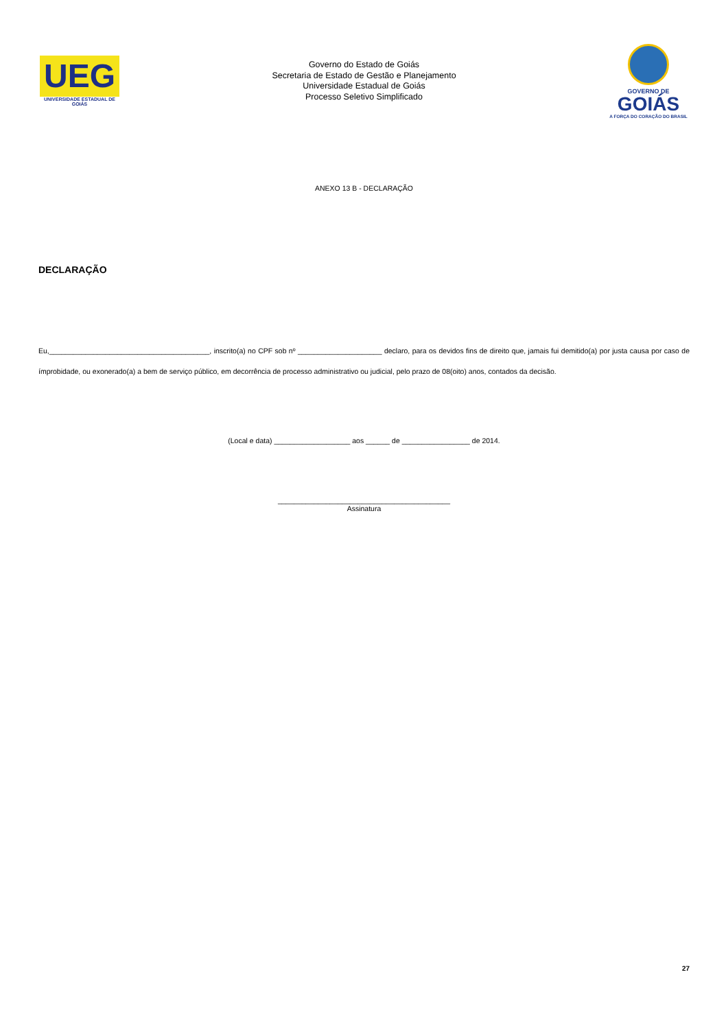UEG
UNIVERSIDADE ESTADUAL DE GOIÁS
Governo do Estado de Goiás
Secretaria de Estado de Gestão e Planejamento
Universidade Estadual de Goiás
Processo Seletivo Simplificado
GOVERNO DE
GOIÁS
A FORÇA DO CORAÇÃO DO BRASIL
ANEXO 13 B - DECLARAÇÃO
DECLARAÇÃO
Eu,________________________________________, inscrito(a) no CPF sob nº _____________________ declaro, para os devidos fins de direito que, jamais fui demitido(a) por justa causa por caso de ímprobidade, ou exonerado(a) a bem de serviço público, em decorrência de processo administrativo ou judicial, pelo prazo de 08(oito) anos, contados da decisão.
(Local e data) ___________________ aos ______ de _________________ de 2014.
___________________________________________
Assinatura
27